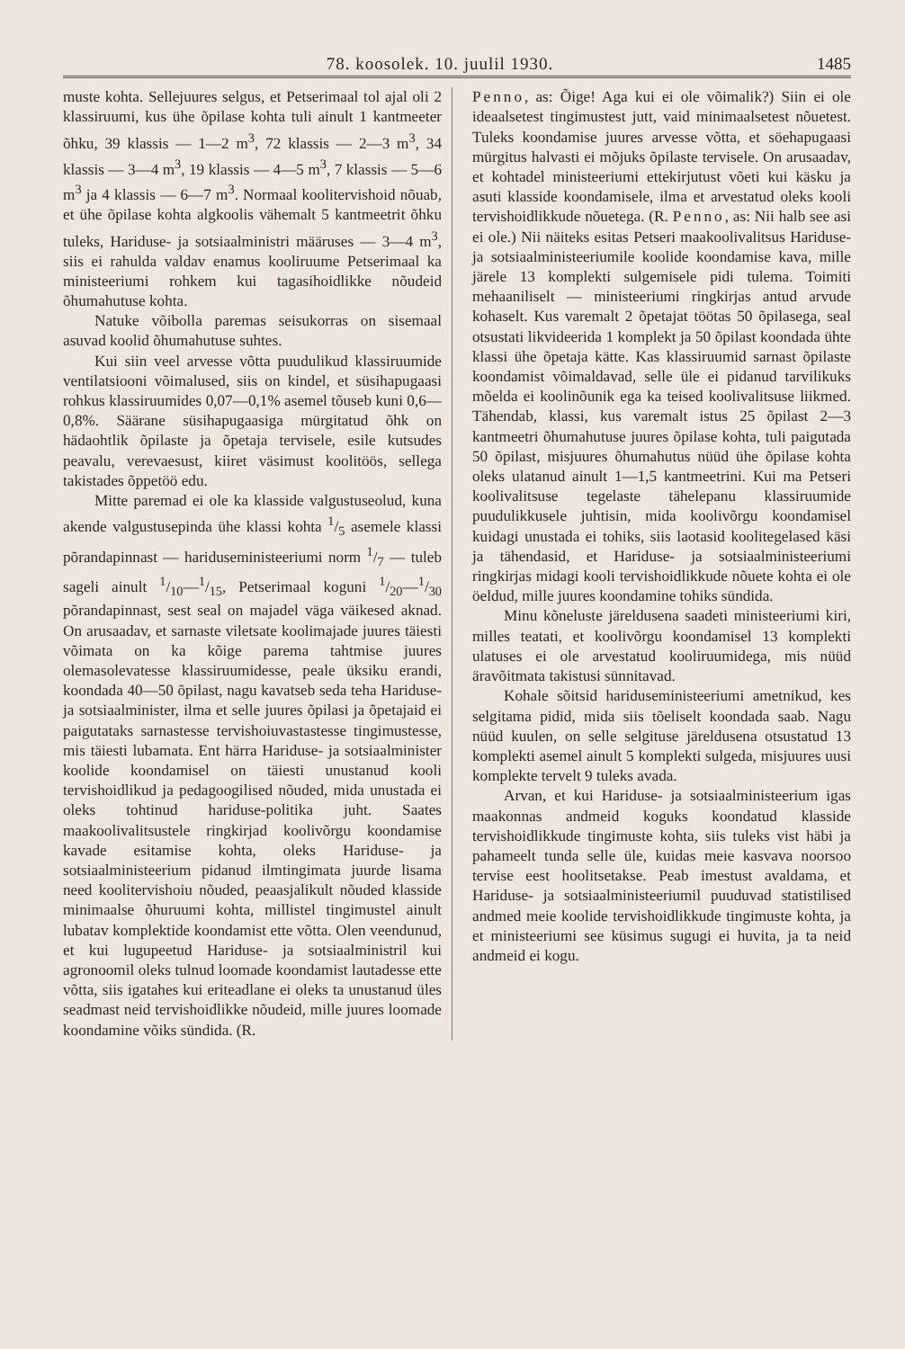78. koosolek. 10. juulil 1930. 1485
muste kohta. Sellejuures selgus, et Petserimaal tol ajal oli 2 klassiruumi, kus ühe õpilase kohta tuli ainult 1 kantmeeter õhku, 39 klassis — 1—2 m<sup>3</sup>, 72 klassis — 2—3 m<sup>3</sup>, 34 klassis — 3—4 m<sup>3</sup>, 19 klassis — 4—5 m<sup>3</sup>, 7 klassis — 5—6 m<sup>3</sup> ja 4 klassis — 6—7 m<sup>3</sup>. Normaal koolitervishoid nõuab, et ühe õpilase kohta algkoolis vähemalt 5 kantmeetrit õhku tuleks, Hariduse- ja sotsiaalministri määruses — 3—4 m<sup>3</sup>, siis ei rahulda valdav enamus kooliruume Petserimaal ka ministeeriumi rohkem kui tagasihoidlikke nõudeid õhumahutuse kohta.
Natuke võibolla paremas seisukorras on sisemaal asuvad koolid õhumahutuse suhtes.
Kui siin veel arvesse võtta puudulikud klassiruumide ventilatsiooni võimalused, siis on kindel, et süsihapugaasi rohkus klassiruumides 0,07—0,1% asemel tõuseb kuni 0,6—0,8%. Säärane süsihapugaasiga mürgitatud õhk on hädaohtlik õpilaste ja õpetaja tervisele, esile kutsudes peavalu, verevaesust, kiiret väsimust koolitöös, sellega takistades õppetöö edu.
Mitte paremad ei ole ka klasside valgustuseolud, kuna akende valgustusepinda ühe klassi kohta 1/5 asemele klassi põrandapinnast — hariduseministeeriumi norm 1/7 — tuleb sageli ainult 1/10—1/15, Petserimaal koguni 1/20—1/30 põrandapinnast, sest seal on majadel väga väikesed aknad. On arusaadav, et sarnaste viletsate koolimajade juures täiesti võimata on ka kõige parema tahtmise juures olemasolevatesse klassiruumidesse, peale üksiku erandi, koondada 40—50 õpilast, nagu kavatseb seda teha Hariduse- ja sotsiaalminister, ilma et selle juures õpilasi ja õpetajaid ei paigutataks sarnastesse tervishoiuvastastesse tingimustesse, mis täiesti lubamata. Ent härra Hariduse- ja sotsiaalminister koolide koondamisel on täiesti unustanud kooli tervishoidlikud ja pedagoogilised nõuded, mida unustada ei oleks tohtinud hariduse-politika juht. Saates maakoolivalitsustele ringkirjad koolivõrgu koondamise kavade esitamise kohta, oleks Hariduse- ja sotsiaalministeerium pidanud ilmtingimata juurde lisama need koolitervishoiu nõuded, peaasjalikult nõuded klasside minimaalse õhuruumi kohta, millistel tingimustel ainult lubatav komplektide koondamist ette võtta. Olen veendunud, et kui lugupeetud Hariduse- ja sotsiaalministril kui agronoomil oleks tulnud loomade koondamist lautadesse ette võtta, siis igatahes kui eriteadlane ei oleks ta unustanud üles seadmast neid tervishoidlikke nõudeid, mille juures loomade koondamine võiks sündida. (R.
Penno, as: Õige! Aga kui ei ole võimalik?) Siin ei ole ideaalsetest tingimustest jutt, vaid minimaalsetest nõuetest. Tuleks koondamise juures arvesse võtta, et söehapugaasi mürgitus halvasti ei mõjuks õpilaste tervisele. On arusaadav, et kohtadel ministeeriumi ettekirjutust võeti kui käsku ja asuti klasside koondamisele, ilma et arvestatud oleks kooli tervishoidlikkude nõuetega. (R. Penno, as: Nii halb see asi ei ole.) Nii näiteks esitas Petseri maakoolivalitsus Hariduse- ja sotsiaalministeeriumile koolide koondamise kava, mille järele 13 komplekti sulgemisele pidi tulema. Toimiti mehaaniliselt — ministeeriumi ringkirjas antud arvude kohaselt. Kus varemalt 2 õpetajat töötas 50 õpilasega, seal otsustati likvideerida 1 komplekt ja 50 õpilast koondada ühte klassi ühe õpetaja kätte. Kas klassiruumid sarnast õpilaste koondamist võimaldavad, selle üle ei pidanud tarvilikuks mõelda ei koolinõunik ega ka teised koolivalitsuse liikmed. Tähendab, klassi, kus varemalt istus 25 õpilast 2—3 kantmeetri õhumahutuse juures õpilase kohta, tuli paigutada 50 õpilast, misjuures õhumahutus nüüd ühe õpilase kohta oleks ulatanud ainult 1—1,5 kantmeetrini. Kui ma Petseri koolivalitsuse tegelaste tähelepanu klassiruumide puudulikkusele juhtisin, mida koolivõrgu koondamisel kuidagi unustada ei tohiks, siis laotasid koolitegelased käsi ja tähendasid, et Hariduse- ja sotsiaalministeeriumi ringkirjas midagi kooli tervishoidlikkude nõuete kohta ei ole öeldud, mille juures koondamine tohiks sündida.
Minu kõneluste järeldusena saadeti ministeeriumi kiri, milles teatati, et koolivõrgu koondamisel 13 komplekti ulatuses ei ole arvestatud kooliruumidega, mis nüüd äravõitmata takistusi sünnitavad.
Kohale sõitsid hariduseministeeriumi ametnikud, kes selgitama pidid, mida siis tõeliselt koondada saab. Nagu nüüd kuulen, on selle selgituse järeldusena otsustatud 13 komplekti asemel ainult 5 komplekti sulgeda, misjuures uusi komplekte tervelt 9 tuleks avada.
Arvan, et kui Hariduse- ja sotsiaalministeerium igas maakonnas andmeid koguks koondatud klasside tervishoidlikkude tingimuste kohta, siis tuleks vist häbi ja pahameelt tunda selle üle, kuidas meie kasvava noorsoo tervise eest hoolitsetakse. Peab imestust avaldama, et Hariduse- ja sotsiaalministeeriumil puuduvad statistilised andmed meie koolide tervishoidlikkude tingimuste kohta, ja et ministeeriumi see küsimus sugugi ei huvita, ja ta neid andmeid ei kogu.